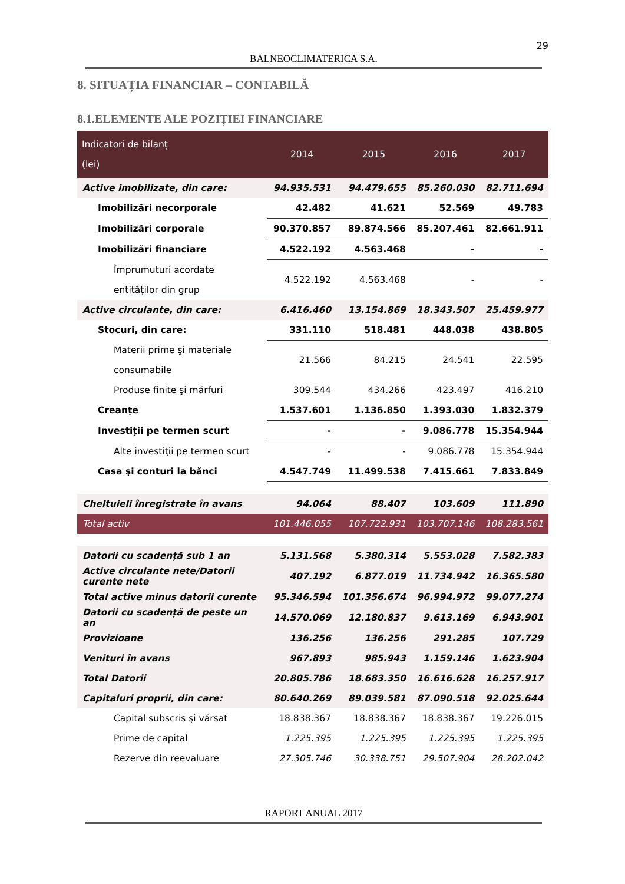29
BALNEOCLIMATERICA S.A.
8. SITUAȚIA FINANCIAR – CONTABILĂ
8.1.ELEMENTE ALE POZIȚIEI FINANCIARE
| Indicatori de bilanț (lei) | 2014 | 2015 | 2016 | 2017 |
| --- | --- | --- | --- | --- |
| Active imobilizate, din care: | 94.935.531 | 94.479.655 | 85.260.030 | 82.711.694 |
| Imobilizări necorporale | 42.482 | 41.621 | 52.569 | 49.783 |
| Imobilizări corporale | 90.370.857 | 89.874.566 | 85.207.461 | 82.661.911 |
| Imobilizări financiare | 4.522.192 | 4.563.468 | - | - |
| Împrumuturi acordate entităților din grup | 4.522.192 | 4.563.468 | - | - |
| Active circulante, din care: | 6.416.460 | 13.154.869 | 18.343.507 | 25.459.977 |
| Stocuri, din care: | 331.110 | 518.481 | 448.038 | 438.805 |
| Materii prime şi materiale consumabile | 21.566 | 84.215 | 24.541 | 22.595 |
| Produse finite şi mărfuri | 309.544 | 434.266 | 423.497 | 416.210 |
| Creanțe | 1.537.601 | 1.136.850 | 1.393.030 | 1.832.379 |
| Investiții pe termen scurt | - | - | 9.086.778 | 15.354.944 |
| Alte investiţii pe termen scurt | - | - | 9.086.778 | 15.354.944 |
| Casa şi conturi la bănci | 4.547.749 | 11.499.538 | 7.415.661 | 7.833.849 |
| Cheltuieli înregistrate în avans | 94.064 | 88.407 | 103.609 | 111.890 |
| Total activ | 101.446.055 | 107.722.931 | 103.707.146 | 108.283.561 |
| Datorii cu scadență sub 1 an | 5.131.568 | 5.380.314 | 5.553.028 | 7.582.383 |
| Active circulante nete/Datorii curente nete | 407.192 | 6.877.019 | 11.734.942 | 16.365.580 |
| Total active minus datorii curente | 95.346.594 | 101.356.674 | 96.994.972 | 99.077.274 |
| Datorii cu scadență de peste un an | 14.570.069 | 12.180.837 | 9.613.169 | 6.943.901 |
| Provizioane | 136.256 | 136.256 | 291.285 | 107.729 |
| Venituri în avans | 967.893 | 985.943 | 1.159.146 | 1.623.904 |
| Total Datorii | 20.805.786 | 18.683.350 | 16.616.628 | 16.257.917 |
| Capitaluri proprii, din care: | 80.640.269 | 89.039.581 | 87.090.518 | 92.025.644 |
| Capital subscris şi vărsat | 18.838.367 | 18.838.367 | 18.838.367 | 19.226.015 |
| Prime de capital | 1.225.395 | 1.225.395 | 1.225.395 | 1.225.395 |
| Rezerve din reevaluare | 27.305.746 | 30.338.751 | 29.507.904 | 28.202.042 |
RAPORT ANUAL 2017